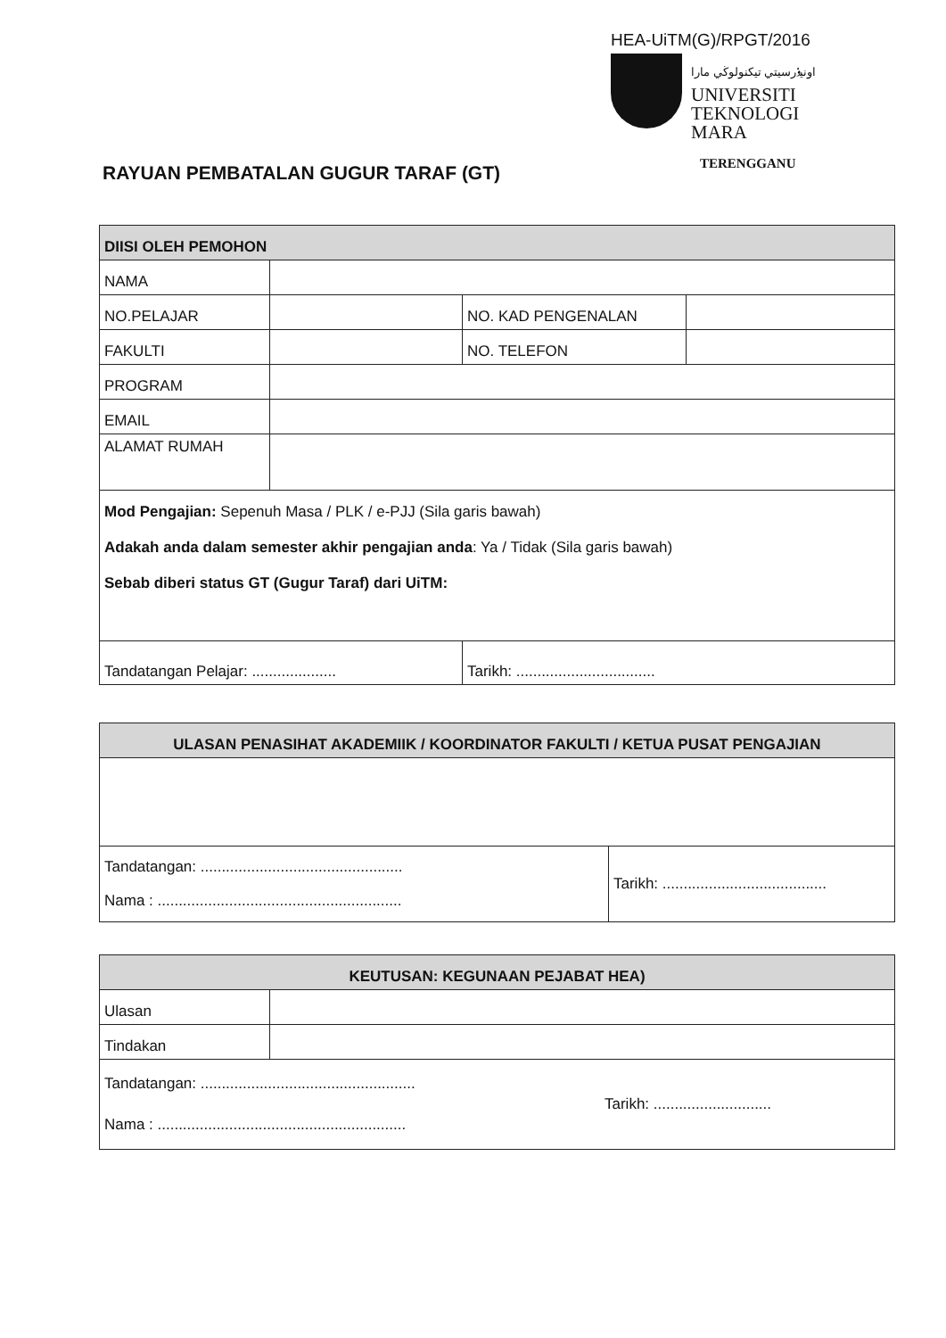HEA-UiTM(G)/RPGT/2016
اونيۏرسيتي تيكنولوڬي مارا
UNIVERSITI
TEKNOLOGI
MARA
TERENGGANU
RAYUAN PEMBATALAN GUGUR TARAF (GT)
| DIISI OLEH PEMOHON | | | |
| --- | --- | --- | --- |
| NAMA | | | |
| NO.PELAJAR | | NO. KAD PENGENALAN | |
| FAKULTI | | NO. TELEFON | |
| PROGRAM | | | |
| EMAIL | | | |
| ALAMAT RUMAH | | | |
| Mod Pengajian: Sepenuh Masa / PLK / e-PJJ (Sila garis bawah) Adakah anda dalam semester akhir pengajian anda : Ya / Tidak (Sila garis bawah) Sebab diberi status GT (Gugur Taraf) dari UiTM: | | | |
| Tandatangan Pelajar: .................... | | Tarikh: ................................. | |
| ULASAN PENASIHAT AKADEMIIK / KOORDINATOR FAKULTI / KETUA PUSAT PENGAJIAN | |
| --- | --- |
| Tandatangan: ................................................ Nama : .......................................................... | Tarikh: ....................................... |
| KEUTUSAN: KEGUNAAN PEJABAT HEA) | |
| --- | --- |
| Ulasan | |
| Tindakan | |
| Tandatangan: ................................................... Nama : ........................................................... Tarikh: ............................ | |